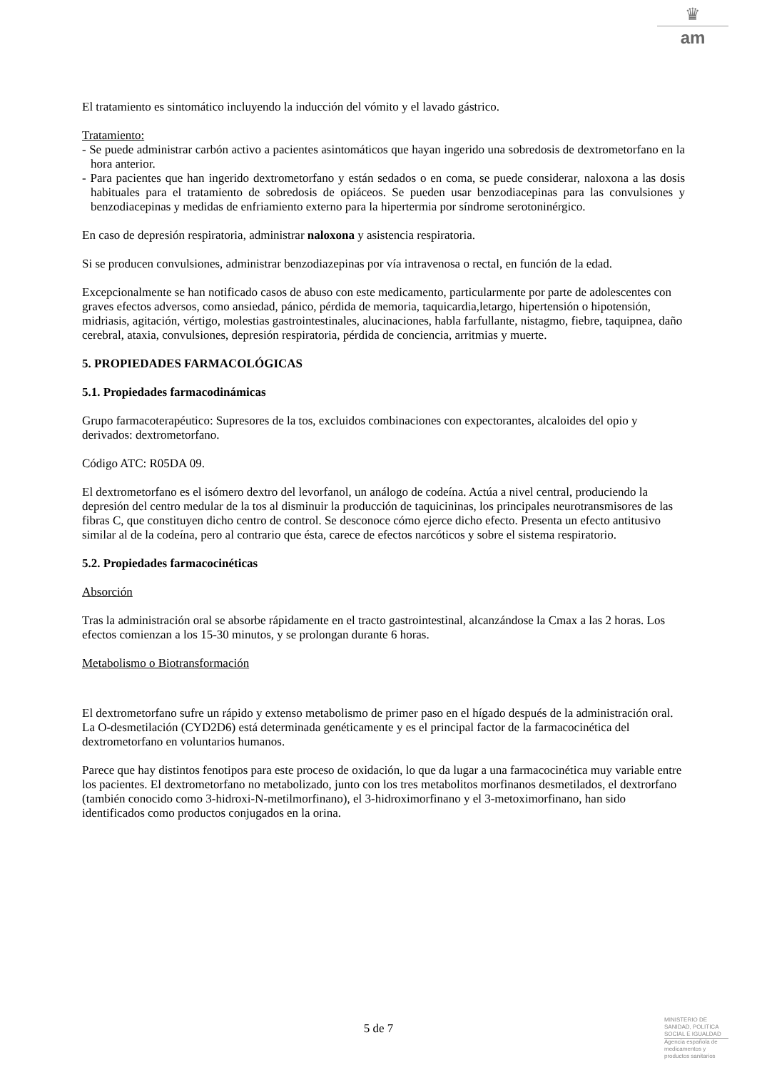♛
am
El tratamiento es sintomático incluyendo la inducción del vómito y el lavado gástrico.
Tratamiento:
- Se puede administrar carbón activo a pacientes asintomáticos que hayan ingerido una sobredosis de dextrometorfano en la hora anterior.
- Para pacientes que han ingerido dextrometorfano y están sedados o en coma, se puede considerar, naloxona a las dosis habituales para el tratamiento de sobredosis de opiáceos. Se pueden usar benzodiacepinas para las convulsiones y benzodiacepinas y medidas de enfriamiento externo para la hipertermia por síndrome serotoninérgico.
En caso de depresión respiratoria, administrar naloxona y asistencia respiratoria.
Si se producen convulsiones, administrar benzodiazepinas por vía intravenosa o rectal, en función de la edad.
Excepcionalmente se han notificado casos de abuso con este medicamento, particularmente por parte de adolescentes con graves efectos adversos, como ansiedad, pánico, pérdida de memoria, taquicardia,letargo, hipertensión o hipotensión, midriasis, agitación, vértigo, molestias gastrointestinales, alucinaciones, habla farfullante, nistagmo, fiebre, taquipnea, daño cerebral, ataxia, convulsiones, depresión respiratoria, pérdida de conciencia, arritmias y muerte.
5. PROPIEDADES FARMACOLÓGICAS
5.1. Propiedades farmacodinámicas
Grupo farmacoterapéutico: Supresores de la tos, excluidos combinaciones con expectorantes, alcaloides del opio y derivados: dextrometorfano.
Código ATC: R05DA 09.
El dextrometorfano es el isómero dextro del levorfanol, un análogo de codeína. Actúa a nivel central, produciendo la depresión del centro medular de la tos al disminuir la producción de taquicininas, los principales neurotransmisores de las fibras C, que constituyen dicho centro de control. Se desconoce cómo ejerce dicho efecto. Presenta un efecto antitusivo similar al de la codeína, pero al contrario que ésta, carece de efectos narcóticos y sobre el sistema respiratorio.
5.2. Propiedades farmacocinéticas
Absorción
Tras la administración oral se absorbe rápidamente en el tracto gastrointestinal, alcanzándose la Cmax a las 2 horas. Los efectos comienzan a los 15-30 minutos, y se prolongan durante 6 horas.
Metabolismo o Biotransformación
El dextrometorfano sufre un rápido y extenso metabolismo de primer paso en el hígado después de la administración oral. La O-desmetilación (CYD2D6) está determinada genéticamente y es el principal factor de la farmacocinética del dextrometorfano en voluntarios humanos.
Parece que hay distintos fenotipos para este proceso de oxidación, lo que da lugar a una farmacocinética muy variable entre los pacientes. El dextrometorfano no metabolizado, junto con los tres metabolitos morfinanos desmetilados, el dextrorfano (también conocido como 3-hidroxi-N-metilmorfinano), el 3-hidroximorfinano y el 3-metoximorfinano, han sido identificados como productos conjugados en la orina.
5 de 7
MINISTERIO DE
SANIDAD, POLITICA
SOCIAL E IGUALDAD
Agencia española de
medicamentos y
productos sanitarios